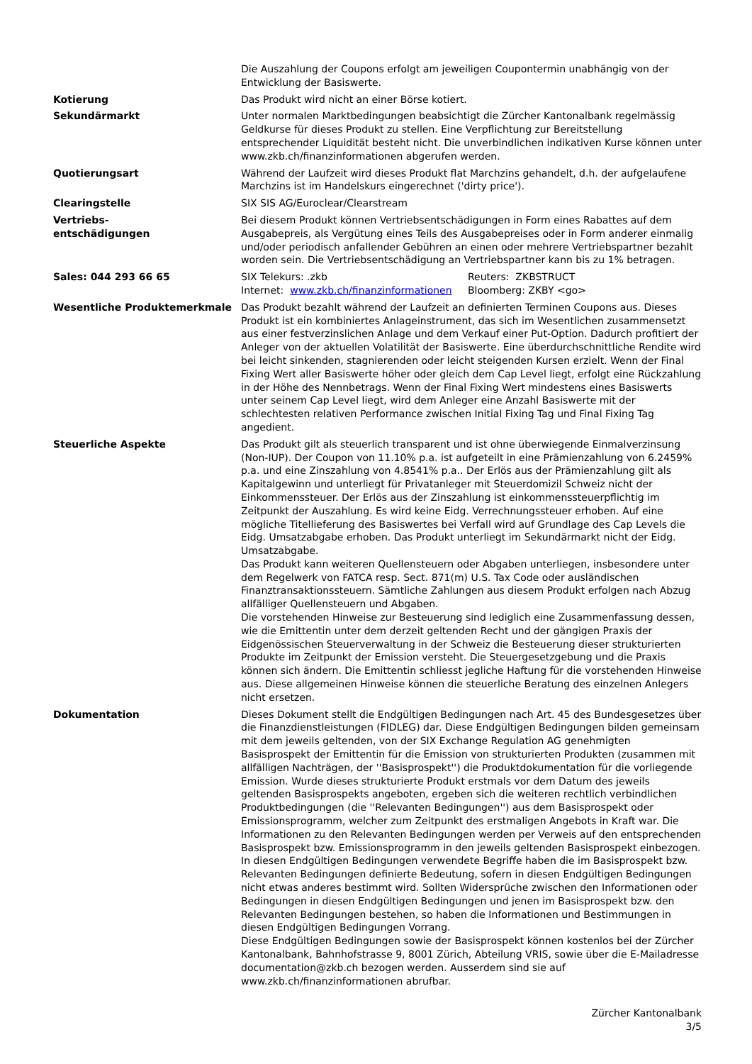| | Die Auszahlung der Coupons erfolgt am jeweiligen Coupontermin unabhängig von der Entwicklung der Basiswerte. |
| Kotierung | Das Produkt wird nicht an einer Börse kotiert. |
| Sekundärmarkt | Unter normalen Marktbedingungen beabsichtigt die Zürcher Kantonalbank regelmässig Geldkurse für dieses Produkt zu stellen. Eine Verpflichtung zur Bereitstellung entsprechender Liquidität besteht nicht. Die unverbindlichen indikativen Kurse können unter www.zkb.ch/finanzinformationen abgerufen werden. |
| Quotierungsart | Während der Laufzeit wird dieses Produkt flat Marchzins gehandelt, d.h. der aufgelaufene Marchzins ist im Handelskurs eingerechnet ('dirty price'). |
| Clearingstelle | SIX SIS AG/Euroclear/Clearstream |
| Vertriebs- entschädigungen | Bei diesem Produkt können Vertriebsentschädigungen in Form eines Rabattes auf dem Ausgabepreis, als Vergütung eines Teils des Ausgabepreises oder in Form anderer einmalig und/oder periodisch anfallender Gebühren an einen oder mehrere Vertriebspartner bezahlt worden sein. Die Vertriebsentschädigung an Vertriebspartner kann bis zu 1% betragen. |
| Sales: 044 293 66 65 | / SIX Telekurs: .zkb / Reuters: ZKBSTRUCT / / Internet: www.zkb.ch/finanzinformationen / Bloomberg: ZKBY <go> / |
| Wesentliche Produktemerkmale | Das Produkt bezahlt während der Laufzeit an definierten Terminen Coupons aus. Dieses Produkt ist ein kombiniertes Anlageinstrument, das sich im Wesentlichen zusammensetzt aus einer festverzinslichen Anlage und dem Verkauf einer Put-Option. Dadurch profitiert der Anleger von der aktuellen Volatilität der Basiswerte. Eine überdurchschnittliche Rendite wird bei leicht sinkenden, stagnierenden oder leicht steigenden Kursen erzielt. Wenn der Final Fixing Wert aller Basiswerte höher oder gleich dem Cap Level liegt, erfolgt eine Rückzahlung in der Höhe des Nennbetrags. Wenn der Final Fixing Wert mindestens eines Basiswerts unter seinem Cap Level liegt, wird dem Anleger eine Anzahl Basiswerte mit der schlechtesten relativen Performance zwischen Initial Fixing Tag und Final Fixing Tag angedient. |
| Steuerliche Aspekte | Das Produkt gilt als steuerlich transparent und ist ohne überwiegende Einmalverzinsung (Non-IUP). Der Coupon von 11.10% p.a. ist aufgeteilt in eine Prämienzahlung von 6.2459% p.a. und eine Zinszahlung von 4.8541% p.a.. Der Erlös aus der Prämienzahlung gilt als Kapitalgewinn und unterliegt für Privatanleger mit Steuerdomizil Schweiz nicht der Einkommenssteuer. Der Erlös aus der Zinszahlung ist einkommenssteuerpflichtig im Zeitpunkt der Auszahlung. Es wird keine Eidg. Verrechnungssteuer erhoben. Auf eine mögliche Titellieferung des Basiswertes bei Verfall wird auf Grundlage des Cap Levels die Eidg. Umsatzabgabe erhoben. Das Produkt unterliegt im Sekundärmarkt nicht der Eidg. Umsatzabgabe. Das Produkt kann weiteren Quellensteuern oder Abgaben unterliegen, insbesondere unter dem Regelwerk von FATCA resp. Sect. 871(m) U.S. Tax Code oder ausländischen Finanztransaktionssteuern. Sämtliche Zahlungen aus diesem Produkt erfolgen nach Abzug allfälliger Quellensteuern und Abgaben. Die vorstehenden Hinweise zur Besteuerung sind lediglich eine Zusammenfassung dessen, wie die Emittentin unter dem derzeit geltenden Recht und der gängigen Praxis der Eidgenössischen Steuerverwaltung in der Schweiz die Besteuerung dieser strukturierten Produkte im Zeitpunkt der Emission versteht. Die Steuergesetzgebung und die Praxis können sich ändern. Die Emittentin schliesst jegliche Haftung für die vorstehenden Hinweise aus. Diese allgemeinen Hinweise können die steuerliche Beratung des einzelnen Anlegers nicht ersetzen. |
| Dokumentation | Dieses Dokument stellt die Endgültigen Bedingungen nach Art. 45 des Bundesgesetzes über die Finanzdienstleistungen (FIDLEG) dar. Diese Endgültigen Bedingungen bilden gemeinsam mit dem jeweils geltenden, von der SIX Exchange Regulation AG genehmigten Basisprospekt der Emittentin für die Emission von strukturierten Produkten (zusammen mit allfälligen Nachträgen, der ''Basisprospekt'') die Produktdokumentation für die vorliegende Emission. Wurde dieses strukturierte Produkt erstmals vor dem Datum des jeweils geltenden Basisprospekts angeboten, ergeben sich die weiteren rechtlich verbindlichen Produktbedingungen (die ''Relevanten Bedingungen'') aus dem Basisprospekt oder Emissionsprogramm, welcher zum Zeitpunkt des erstmaligen Angebots in Kraft war. Die Informationen zu den Relevanten Bedingungen werden per Verweis auf den entsprechenden Basisprospekt bzw. Emissionsprogramm in den jeweils geltenden Basisprospekt einbezogen. In diesen Endgültigen Bedingungen verwendete Begriffe haben die im Basisprospekt bzw. Relevanten Bedingungen definierte Bedeutung, sofern in diesen Endgültigen Bedingungen nicht etwas anderes bestimmt wird. Sollten Widersprüche zwischen den Informationen oder Bedingungen in diesen Endgültigen Bedingungen und jenen im Basisprospekt bzw. den Relevanten Bedingungen bestehen, so haben die Informationen und Bestimmungen in diesen Endgültigen Bedingungen Vorrang. Diese Endgültigen Bedingungen sowie der Basisprospekt können kostenlos bei der Zürcher Kantonalbank, Bahnhofstrasse 9, 8001 Zürich, Abteilung VRIS, sowie über die E-Mailadresse documentation@zkb.ch bezogen werden. Ausserdem sind sie auf www.zkb.ch/finanzinformationen abrufbar. |
Zürcher Kantonalbank
3/5